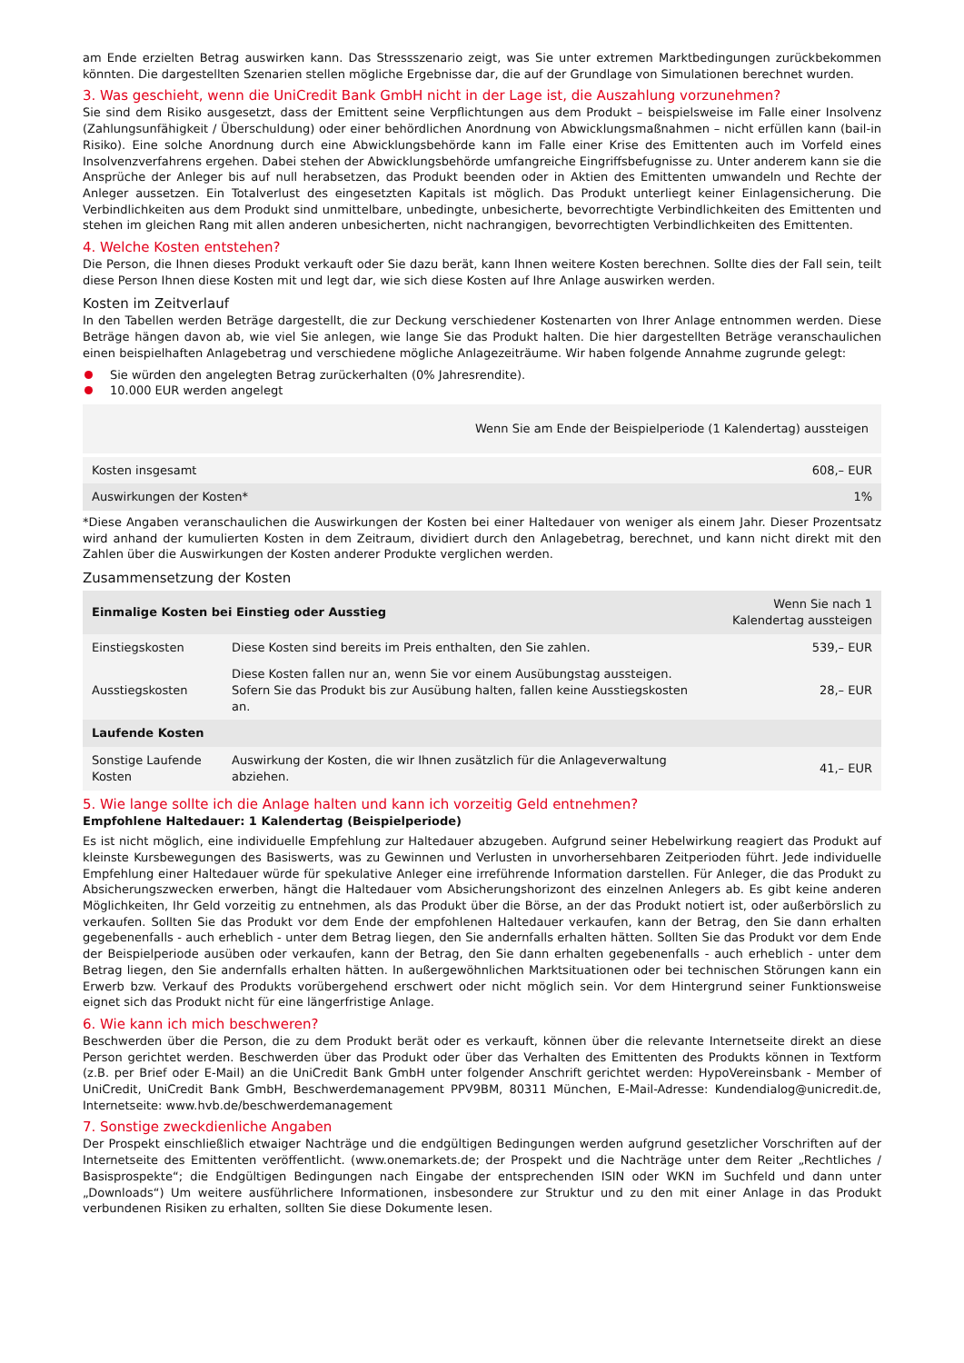am Ende erzielten Betrag auswirken kann. Das Stressszenario zeigt, was Sie unter extremen Marktbedingungen zurückbekommen könnten. Die dargestellten Szenarien stellen mögliche Ergebnisse dar, die auf der Grundlage von Simulationen berechnet wurden.
3. Was geschieht, wenn die UniCredit Bank GmbH nicht in der Lage ist, die Auszahlung vorzunehmen?
Sie sind dem Risiko ausgesetzt, dass der Emittent seine Verpflichtungen aus dem Produkt – beispielsweise im Falle einer Insolvenz (Zahlungsunfähigkeit / Überschuldung) oder einer behördlichen Anordnung von Abwicklungsmaßnahmen – nicht erfüllen kann (bail-in Risiko). Eine solche Anordnung durch eine Abwicklungsbehörde kann im Falle einer Krise des Emittenten auch im Vorfeld eines Insolvenzverfahrens ergehen. Dabei stehen der Abwicklungsbehörde umfangreiche Eingriffsbefugnisse zu. Unter anderem kann sie die Ansprüche der Anleger bis auf null herabsetzen, das Produkt beenden oder in Aktien des Emittenten umwandeln und Rechte der Anleger aussetzen. Ein Totalverlust des eingesetzten Kapitals ist möglich. Das Produkt unterliegt keiner Einlagensicherung. Die Verbindlichkeiten aus dem Produkt sind unmittelbare, unbedingte, unbesicherte, bevorrechtigte Verbindlichkeiten des Emittenten und stehen im gleichen Rang mit allen anderen unbesicherten, nicht nachrangigen, bevorrechtigten Verbindlichkeiten des Emittenten.
4. Welche Kosten entstehen?
Die Person, die Ihnen dieses Produkt verkauft oder Sie dazu berät, kann Ihnen weitere Kosten berechnen. Sollte dies der Fall sein, teilt diese Person Ihnen diese Kosten mit und legt dar, wie sich diese Kosten auf Ihre Anlage auswirken werden.
Kosten im Zeitverlauf
In den Tabellen werden Beträge dargestellt, die zur Deckung verschiedener Kostenarten von Ihrer Anlage entnommen werden. Diese Beträge hängen davon ab, wie viel Sie anlegen, wie lange Sie das Produkt halten. Die hier dargestellten Beträge veranschaulichen einen beispielhaften Anlagebetrag und verschiedene mögliche Anlagezeiträume. Wir haben folgende Annahme zugrunde gelegt:
Sie würden den angelegten Betrag zurückerhalten (0% Jahresrendite).
10.000 EUR werden angelegt
| Wenn Sie am Ende der Beispielperiode (1 Kalendertag) aussteigen | |
| --- | --- |
| Kosten insgesamt | 608,– EUR |
| Auswirkungen der Kosten* | 1% |
*Diese Angaben veranschaulichen die Auswirkungen der Kosten bei einer Haltedauer von weniger als einem Jahr. Dieser Prozentsatz wird anhand der kumulierten Kosten in dem Zeitraum, dividiert durch den Anlagebetrag, berechnet, und kann nicht direkt mit den Zahlen über die Auswirkungen der Kosten anderer Produkte verglichen werden.
Zusammensetzung der Kosten
| Einmalige Kosten bei Einstieg oder Ausstieg | | Wenn Sie nach 1 Kalendertag aussteigen |
| --- | --- | --- |
| Einstiegskosten | Diese Kosten sind bereits im Preis enthalten, den Sie zahlen. | 539,– EUR |
| Ausstiegskosten | Diese Kosten fallen nur an, wenn Sie vor einem Ausübungstag aussteigen. Sofern Sie das Produkt bis zur Ausübung halten, fallen keine Ausstiegskosten an. | 28,– EUR |
| Laufende Kosten | | |
| Sonstige Laufende Kosten | Auswirkung der Kosten, die wir Ihnen zusätzlich für die Anlageverwaltung abziehen. | 41,– EUR |
5. Wie lange sollte ich die Anlage halten und kann ich vorzeitig Geld entnehmen?
Empfohlene Haltedauer: 1 Kalendertag (Beispielperiode)
Es ist nicht möglich, eine individuelle Empfehlung zur Haltedauer abzugeben. Aufgrund seiner Hebelwirkung reagiert das Produkt auf kleinste Kursbewegungen des Basiswerts, was zu Gewinnen und Verlusten in unvorhersehbaren Zeitperioden führt. Jede individuelle Empfehlung einer Haltedauer würde für spekulative Anleger eine irreführende Information darstellen. Für Anleger, die das Produkt zu Absicherungszwecken erwerben, hängt die Haltedauer vom Absicherungshorizont des einzelnen Anlegers ab. Es gibt keine anderen Möglichkeiten, Ihr Geld vorzeitig zu entnehmen, als das Produkt über die Börse, an der das Produkt notiert ist, oder außerbörslich zu verkaufen. Sollten Sie das Produkt vor dem Ende der empfohlenen Haltedauer verkaufen, kann der Betrag, den Sie dann erhalten gegebenenfalls - auch erheblich - unter dem Betrag liegen, den Sie andernfalls erhalten hätten. Sollten Sie das Produkt vor dem Ende der Beispielperiode ausüben oder verkaufen, kann der Betrag, den Sie dann erhalten gegebenenfalls - auch erheblich - unter dem Betrag liegen, den Sie andernfalls erhalten hätten. In außergewöhnlichen Marktsituationen oder bei technischen Störungen kann ein Erwerb bzw. Verkauf des Produkts vorübergehend erschwert oder nicht möglich sein. Vor dem Hintergrund seiner Funktionsweise eignet sich das Produkt nicht für eine längerfristige Anlage.
6. Wie kann ich mich beschweren?
Beschwerden über die Person, die zu dem Produkt berät oder es verkauft, können über die relevante Internetseite direkt an diese Person gerichtet werden. Beschwerden über das Produkt oder über das Verhalten des Emittenten des Produkts können in Textform (z.B. per Brief oder E-Mail) an die UniCredit Bank GmbH unter folgender Anschrift gerichtet werden: HypoVereinsbank - Member of UniCredit, UniCredit Bank GmbH, Beschwerdemanagement PPV9BM, 80311 München, E-Mail-Adresse: Kundendialog@unicredit.de, Internetseite: www.hvb.de/beschwerdemanagement
7. Sonstige zweckdienliche Angaben
Der Prospekt einschließlich etwaiger Nachträge und die endgültigen Bedingungen werden aufgrund gesetzlicher Vorschriften auf der Internetseite des Emittenten veröffentlicht. (www.onemarkets.de; der Prospekt und die Nachträge unter dem Reiter „Rechtliches / Basisprospekte“; die Endgültigen Bedingungen nach Eingabe der entsprechenden ISIN oder WKN im Suchfeld und dann unter „Downloads“) Um weitere ausführlichere Informationen, insbesondere zur Struktur und zu den mit einer Anlage in das Produkt verbundenen Risiken zu erhalten, sollten Sie diese Dokumente lesen.